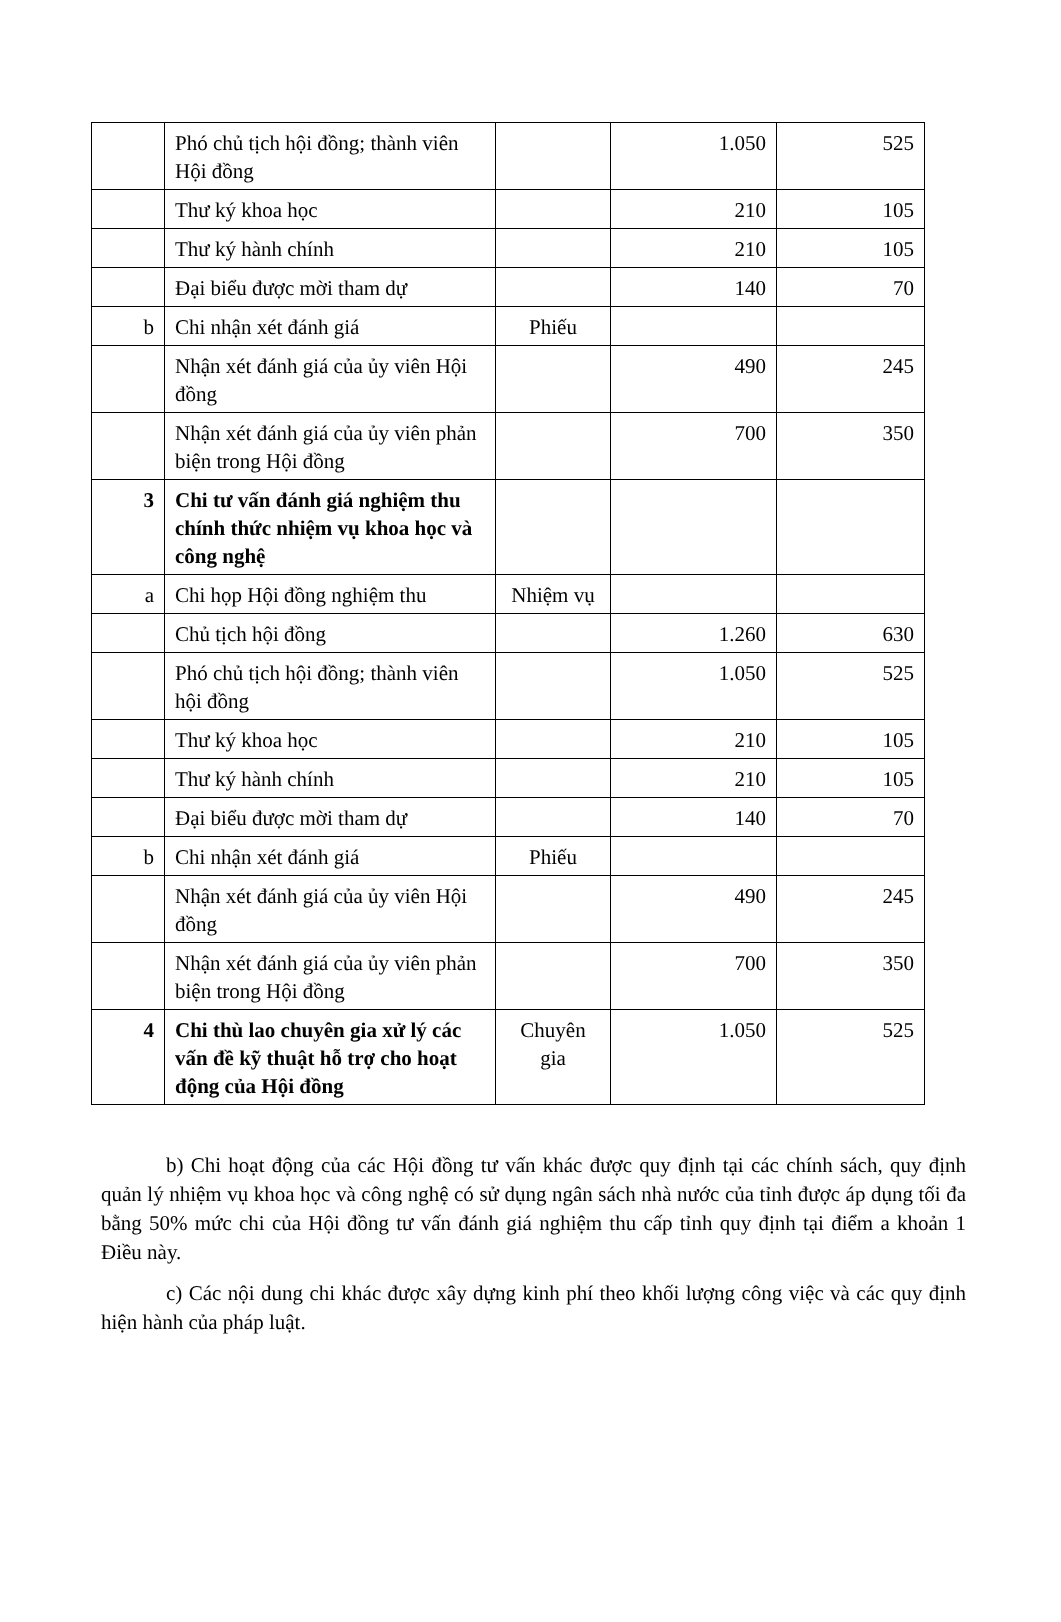| | Phó chủ tịch hội đồng; thành viên Hội đồng | | 1.050 | 525 |
| | Thư ký khoa học | | 210 | 105 |
| | Thư ký hành chính | | 210 | 105 |
| | Đại biểu được mời tham dự | | 140 | 70 |
| b | Chi nhận xét đánh giá | Phiếu | | |
| | Nhận xét đánh giá của ủy viên Hội đồng | | 490 | 245 |
| | Nhận xét đánh giá của ủy viên phản biện trong Hội đồng | | 700 | 350 |
| 3 | Chi tư vấn đánh giá nghiệm thu chính thức nhiệm vụ khoa học và công nghệ | | | |
| a | Chi họp Hội đồng nghiệm thu | Nhiệm vụ | | |
| | Chủ tịch hội đồng | | 1.260 | 630 |
| | Phó chủ tịch hội đồng; thành viên hội đồng | | 1.050 | 525 |
| | Thư ký khoa học | | 210 | 105 |
| | Thư ký hành chính | | 210 | 105 |
| | Đại biểu được mời tham dự | | 140 | 70 |
| b | Chi nhận xét đánh giá | Phiếu | | |
| | Nhận xét đánh giá của ủy viên Hội đồng | | 490 | 245 |
| | Nhận xét đánh giá của ủy viên phản biện trong Hội đồng | | 700 | 350 |
| 4 | Chi thù lao chuyên gia xử lý các vấn đề kỹ thuật hỗ trợ cho hoạt động của Hội đồng | Chuyên gia | 1.050 | 525 |
b) Chi hoạt động của các Hội đồng tư vấn khác được quy định tại các chính sách, quy định quản lý nhiệm vụ khoa học và công nghệ có sử dụng ngân sách nhà nước của tỉnh được áp dụng tối đa bằng 50% mức chi của Hội đồng tư vấn đánh giá nghiệm thu cấp tỉnh quy định tại điểm a khoản 1 Điều này.
c) Các nội dung chi khác được xây dựng kinh phí theo khối lượng công việc và các quy định hiện hành của pháp luật.